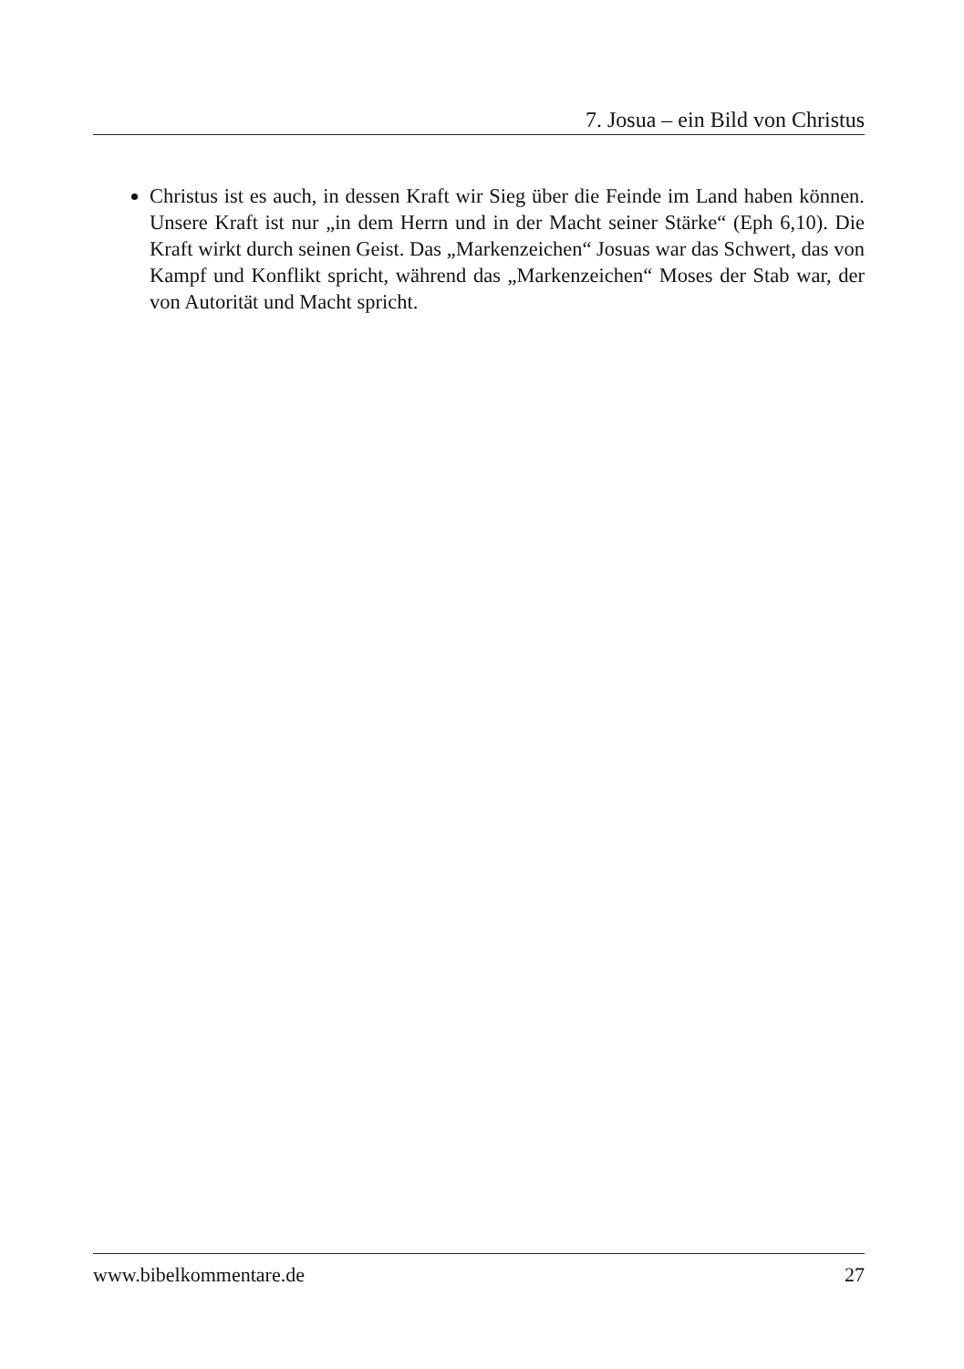7. Josua – ein Bild von Christus
Christus ist es auch, in dessen Kraft wir Sieg über die Feinde im Land haben können. Unsere Kraft ist nur „in dem Herrn und in der Macht seiner Stärke“ (Eph 6,10). Die Kraft wirkt durch seinen Geist. Das „Markenzeichen“ Josuas war das Schwert, das von Kampf und Konflikt spricht, während das „Markenzeichen“ Moses der Stab war, der von Autorität und Macht spricht.
www.bibelkommentare.de 27